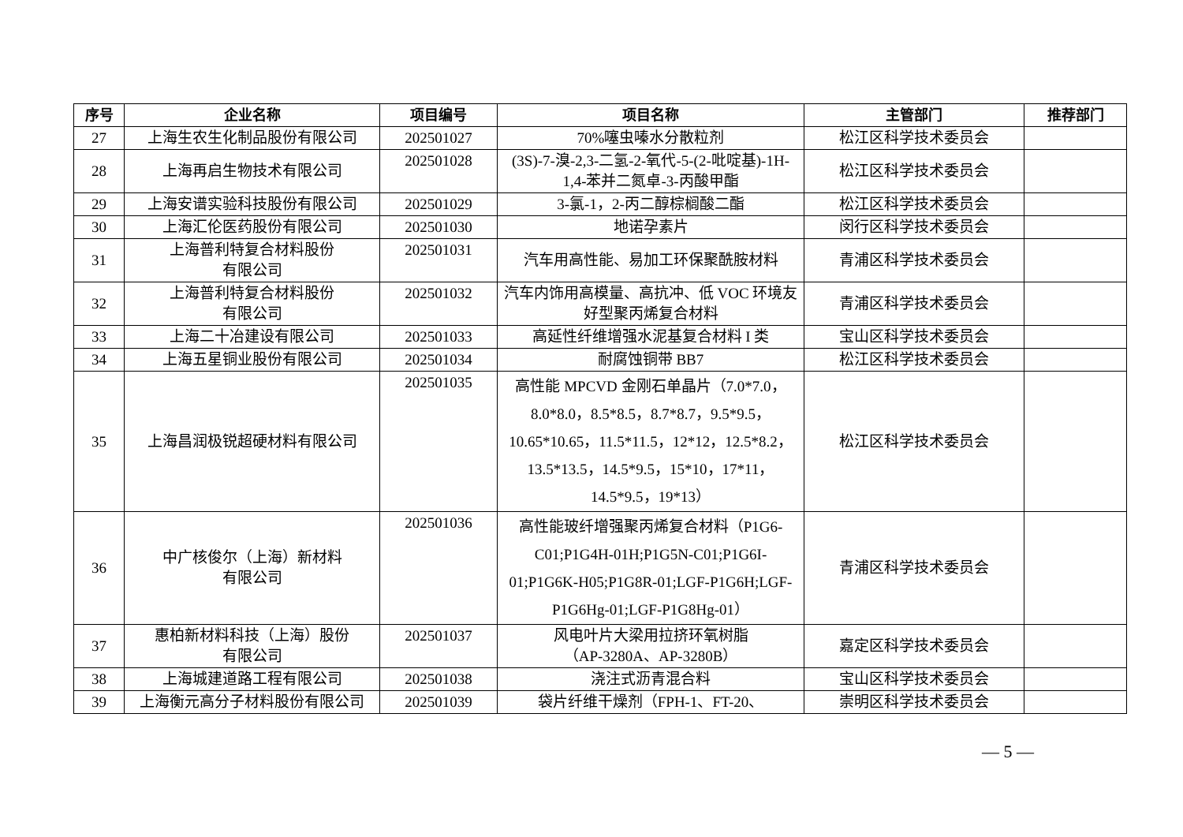| 序号 | 企业名称 | 项目编号 | 项目名称 | 主管部门 | 推荐部门 |
| --- | --- | --- | --- | --- | --- |
| 27 | 上海生农生化制品股份有限公司 | 202501027 | 70%噻虫嗪水分散粒剂 | 松江区科学技术委员会 | |
| 28 | 上海再启生物技术有限公司 | 202501028 | (3S)-7-溴-2,3-二氢-2-氧代-5-(2-吡啶基)-1H-1,4-苯并二氮卓-3-丙酸甲酯 | 松江区科学技术委员会 | |
| 29 | 上海安谱实验科技股份有限公司 | 202501029 | 3-氯-1，2-丙二醇棕榈酸二酯 | 松江区科学技术委员会 | |
| 30 | 上海汇伦医药股份有限公司 | 202501030 | 地诺孕素片 | 闵行区科学技术委员会 | |
| 31 | 上海普利特复合材料股份 有限公司 | 202501031 | 汽车用高性能、易加工环保聚酰胺材料 | 青浦区科学技术委员会 | |
| 32 | 上海普利特复合材料股份 有限公司 | 202501032 | 汽车内饰用高模量、高抗冲、低 VOC 环境友好型聚丙烯复合材料 | 青浦区科学技术委员会 | |
| 33 | 上海二十冶建设有限公司 | 202501033 | 高延性纤维增强水泥基复合材料 I 类 | 宝山区科学技术委员会 | |
| 34 | 上海五星铜业股份有限公司 | 202501034 | 耐腐蚀铜带 BB7 | 松江区科学技术委员会 | |
| 35 | 上海昌润极锐超硬材料有限公司 | 202501035 | 高性能 MPCVD 金刚石单晶片（7.0*7.0，8.0*8.0，8.5*8.5，8.7*8.7，9.5*9.5，10.65*10.65，11.5*11.5，12*12，12.5*8.2，13.5*13.5，14.5*9.5，15*10，17*11，14.5*9.5，19*13） | 松江区科学技术委员会 | |
| 36 | 中广核俊尔（上海）新材料 有限公司 | 202501036 | 高性能玻纤增强聚丙烯复合材料（P1G6-C01;P1G4H-01H;P1G5N-C01;P1G6I-01;P1G6K-H05;P1G8R-01;LGF-P1G6H;LGF-P1G6Hg-01;LGF-P1G8Hg-01） | 青浦区科学技术委员会 | |
| 37 | 惠柏新材料科技（上海）股份 有限公司 | 202501037 | 风电叶片大梁用拉挤环氧树脂 （AP-3280A、AP-3280B） | 嘉定区科学技术委员会 | |
| 38 | 上海城建道路工程有限公司 | 202501038 | 浇注式沥青混合料 | 宝山区科学技术委员会 | |
| 39 | 上海衡元高分子材料股份有限公司 | 202501039 | 袋片纤维干燥剂（FPH-1、FT-20、 | 崇明区科学技术委员会 | |
— 5 —